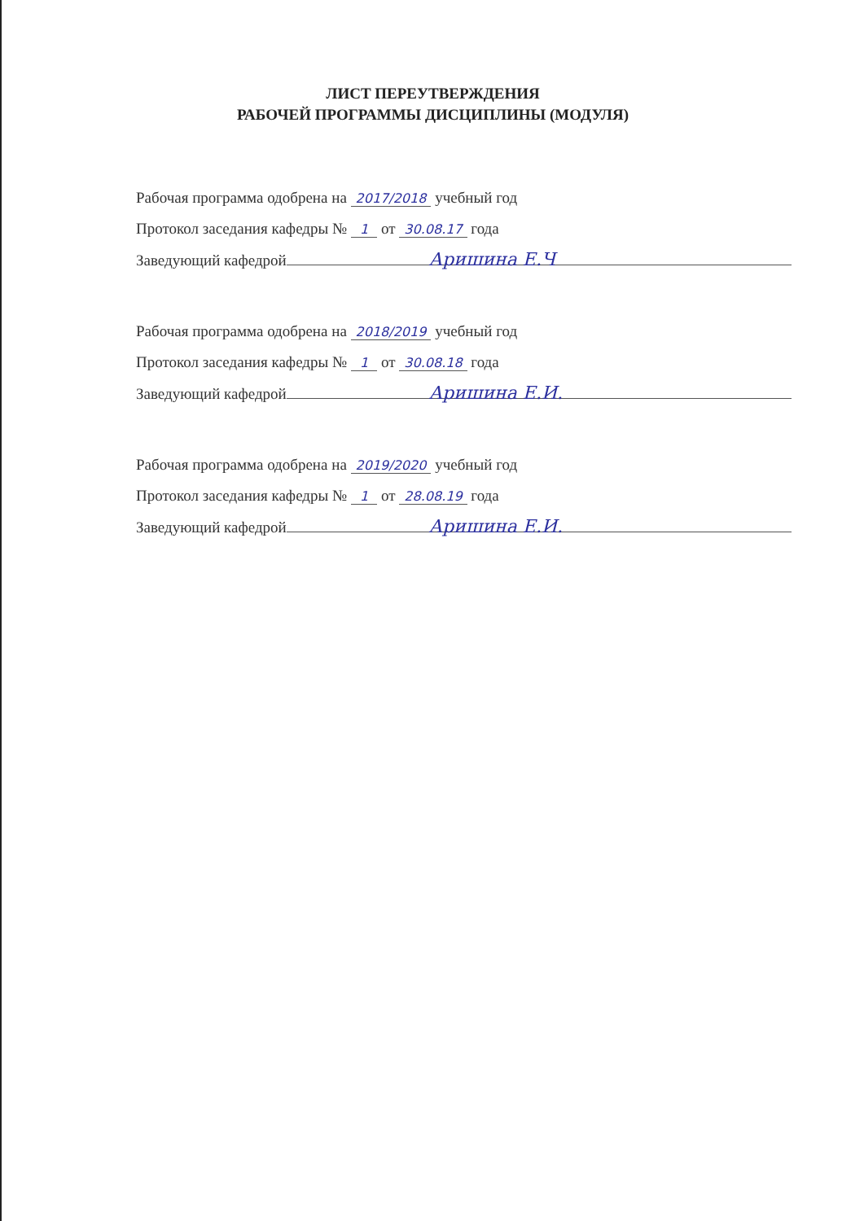ЛИСТ ПЕРЕУТВЕРЖДЕНИЯ
РАБОЧЕЙ ПРОГРАММЫ ДИСЦИПЛИНЫ (МОДУЛЯ)
Рабочая программа одобрена на 2017/2018 учебный год
Протокол заседания кафедры № 1 от 30.08.17 года
Заведующий кафедрой Аришина Е.Ч
Рабочая программа одобрена на 2018/2019 учебный год
Протокол заседания кафедры № 1 от 30.08.18 года
Заведующий кафедрой Аришина Е.И.
Рабочая программа одобрена на 2019/2020 учебный год
Протокол заседания кафедры № 1 от 28.08.19 года
Заведующий кафедрой Аришина Е.И.